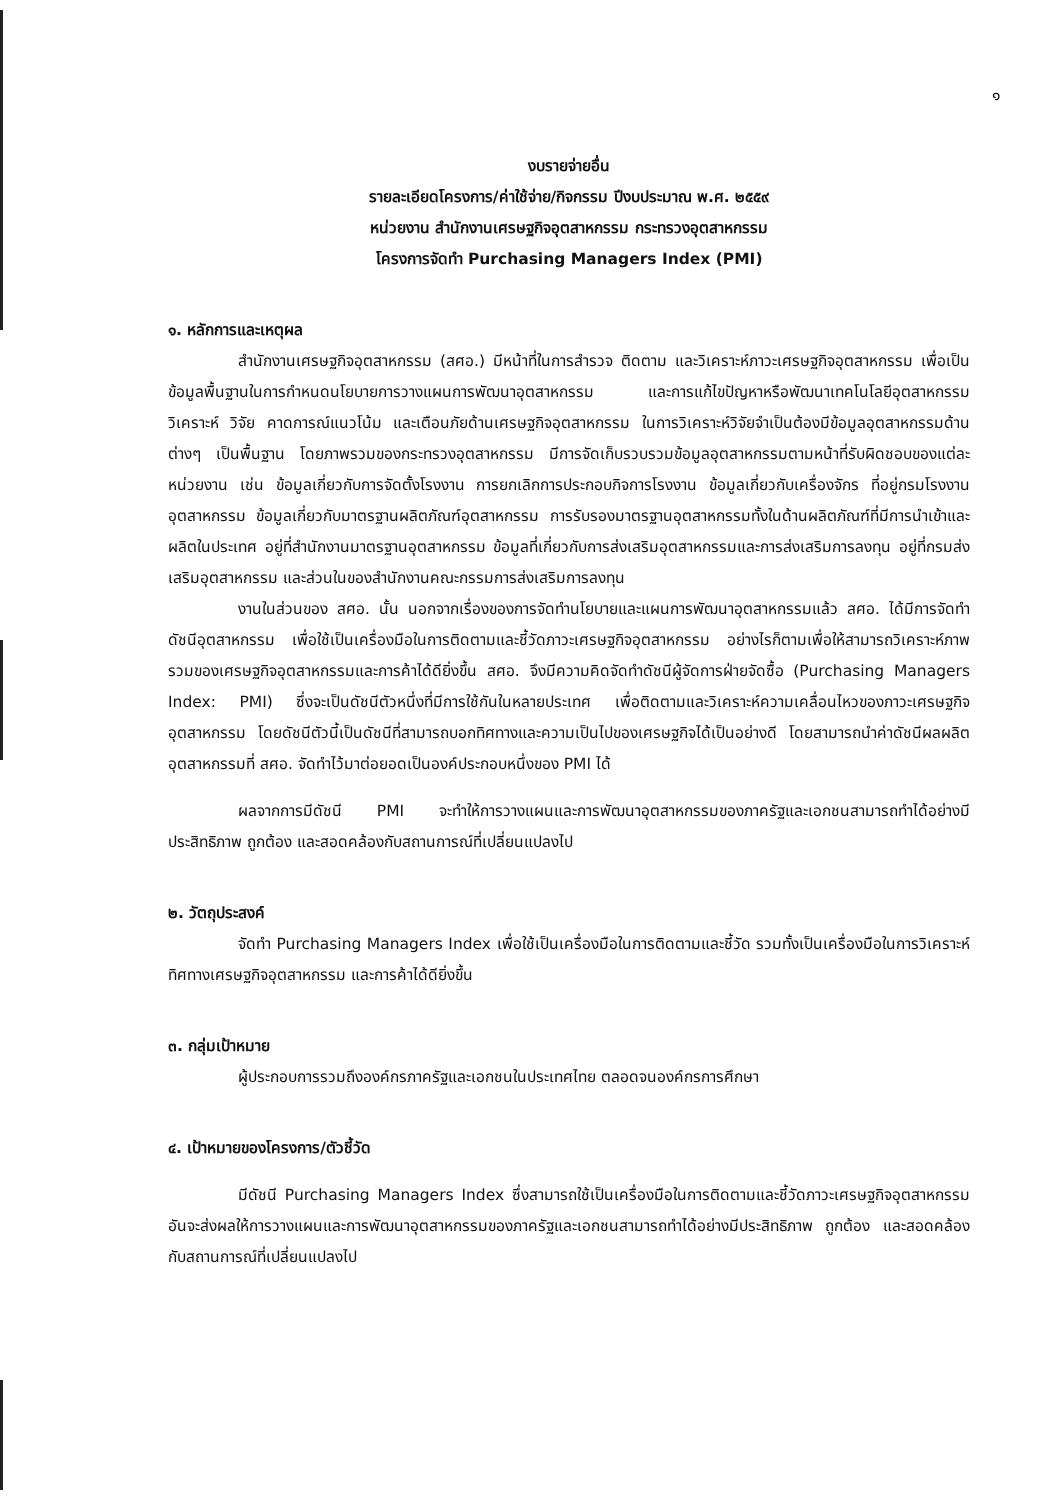๑
งบรายจ่ายอื่น
รายละเอียดโครงการ/ค่าใช้จ่าย/กิจกรรม ปีงบประมาณ พ.ศ. ๒๕๕๙
หน่วยงาน สำนักงานเศรษฐกิจอุตสาหกรรม กระทรวงอุตสาหกรรม
โครงการจัดทำ Purchasing Managers Index (PMI)
๑. หลักการและเหตุผล
สำนักงานเศรษฐกิจอุตสาหกรรม (สศอ.) มีหน้าที่ในการสำรวจ ติดตาม และวิเคราะห์ภาวะเศรษฐกิจอุตสาหกรรม เพื่อเป็นข้อมูลพื้นฐานในการกำหนดนโยบายการวางแผนการพัฒนาอุตสาหกรรม และการแก้ไขปัญหาหรือพัฒนาเทคโนโลยีอุตสาหกรรม วิเคราะห์ วิจัย คาดการณ์แนวโน้ม และเตือนภัยด้านเศรษฐกิจอุตสาหกรรม ในการวิเคราะห์วิจัยจำเป็นต้องมีข้อมูลอุตสาหกรรมด้านต่างๆ เป็นพื้นฐาน โดยภาพรวมของกระทรวงอุตสาหกรรม มีการจัดเก็บรวบรวมข้อมูลอุตสาหกรรมตามหน้าที่รับผิดชอบของแต่ละหน่วยงาน เช่น ข้อมูลเกี่ยวกับการจัดตั้งโรงงาน การยกเลิกการประกอบกิจการโรงงาน ข้อมูลเกี่ยวกับเครื่องจักร ที่อยู่กรมโรงงานอุตสาหกรรม ข้อมูลเกี่ยวกับมาตรฐานผลิตภัณฑ์อุตสาหกรรม การรับรองมาตรฐานอุตสาหกรรมทั้งในด้านผลิตภัณฑ์ที่มีการนำเข้าและผลิตในประเทศ อยู่ที่สำนักงานมาตรฐานอุตสาหกรรม ข้อมูลที่เกี่ยวกับการส่งเสริมอุตสาหกรรมและการส่งเสริมการลงทุน อยู่ที่กรมส่งเสริมอุตสาหกรรม และส่วนในของสำนักงานคณะกรรมการส่งเสริมการลงทุน
งานในส่วนของ สศอ. นั้น นอกจากเรื่องของการจัดทำนโยบายและแผนการพัฒนาอุตสาหกรรมแล้ว สศอ. ได้มีการจัดทำดัชนีอุตสาหกรรม เพื่อใช้เป็นเครื่องมือในการติดตามและชี้วัดภาวะเศรษฐกิจอุตสาหกรรม อย่างไรก็ตามเพื่อให้สามารถวิเคราะห์ภาพรวมของเศรษฐกิจอุตสาหกรรมและการค้าได้ดียิ่งขึ้น สศอ. จึงมีความคิดจัดทำดัชนีผู้จัดการฝ่ายจัดซื้อ (Purchasing Managers Index: PMI) ซึ่งจะเป็นดัชนีตัวหนึ่งที่มีการใช้กันในหลายประเทศ เพื่อติดตามและวิเคราะห์ความเคลื่อนไหวของภาวะเศรษฐกิจอุตสาหกรรม โดยดัชนีตัวนี้เป็นดัชนีที่สามารถบอกทิศทางและความเป็นไปของเศรษฐกิจได้เป็นอย่างดี โดยสามารถนำค่าดัชนีผลผลิตอุตสาหกรรมที่ สศอ. จัดทำไว้มาต่อยอดเป็นองค์ประกอบหนึ่งของ PMI ได้
ผลจากการมีดัชนี PMI จะทำให้การวางแผนและการพัฒนาอุตสาหกรรมของภาครัฐและเอกชนสามารถทำได้อย่างมีประสิทธิภาพ ถูกต้อง และสอดคล้องกับสถานการณ์ที่เปลี่ยนแปลงไป
๒. วัตถุประสงค์
จัดทำ Purchasing Managers Index เพื่อใช้เป็นเครื่องมือในการติดตามและชี้วัด รวมทั้งเป็นเครื่องมือในการวิเคราะห์ทิศทางเศรษฐกิจอุตสาหกรรม และการค้าได้ดียิ่งขึ้น
๓. กลุ่มเป้าหมาย
ผู้ประกอบการรวมถึงองค์กรภาครัฐและเอกชนในประเทศไทย ตลอดจนองค์กรการศึกษา
๔. เป้าหมายของโครงการ/ตัวชี้วัด
มีดัชนี Purchasing Managers Index ซึ่งสามารถใช้เป็นเครื่องมือในการติดตามและชี้วัดภาวะเศรษฐกิจอุตสาหกรรม อันจะส่งผลให้การวางแผนและการพัฒนาอุตสาหกรรมของภาครัฐและเอกชนสามารถทำได้อย่างมีประสิทธิภาพ ถูกต้อง และสอดคล้องกับสถานการณ์ที่เปลี่ยนแปลงไป